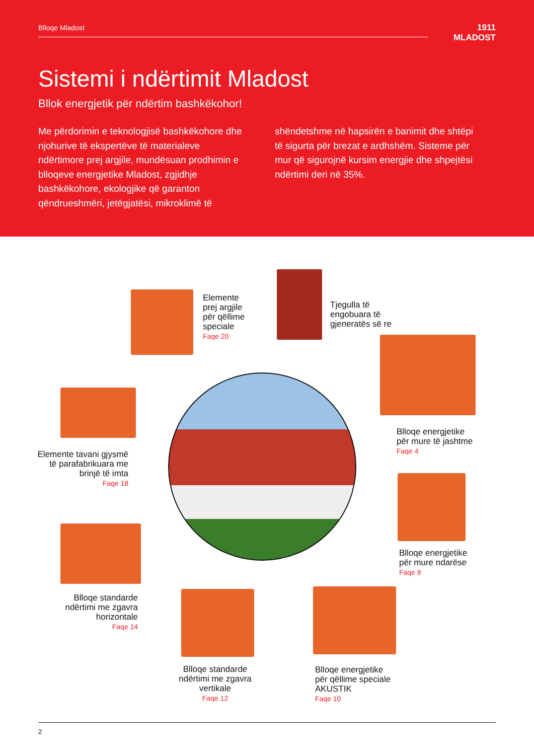Blloqe Mladost
1911
MLADOST
Sistemi i ndërtimit Mladost
Bllok energjetik për ndërtim bashkëkohor!
Me përdorimin e teknologjisë bashkëkohore dhe njohurive të ekspertëve të materialeve ndërtimore prej argjile, mundësuan prodhimin e blloqeve energjetike Mladost, zgjidhje bashkëkohore, ekologjike që garanton qëndrueshmëri, jetëgjatësi, mikroklimë të
shëndetshme në hapsirën e banimit dhe shtëpi të sigurta për brezat e ardhshëm. Sisteme për mur që sigurojnë kursim energjie dhe shpejtësi ndërtimi deri në 35%.
Elemente
prej argjile
për qëllime
speciale
Faqe 20
Tjegulla të
engobuara të
gjeneratës së re
Blloqe energjetike
për mure të jashtme
Faqe 4
Elemente tavani gjysmë
të parafabrikuara me
brinjë të imta
Faqe 18
Blloqe energjetike
për mure ndarëse
Faqe 8
Blloqe standarde
ndërtimi me zgavra
horizontale
Faqe 14
Blloqe standarde
ndërtimi me zgavra
vertikale
Faqe 12
Blloqe energjetike
për qëllime speciale
AKUSTIK
Faqe 10
2